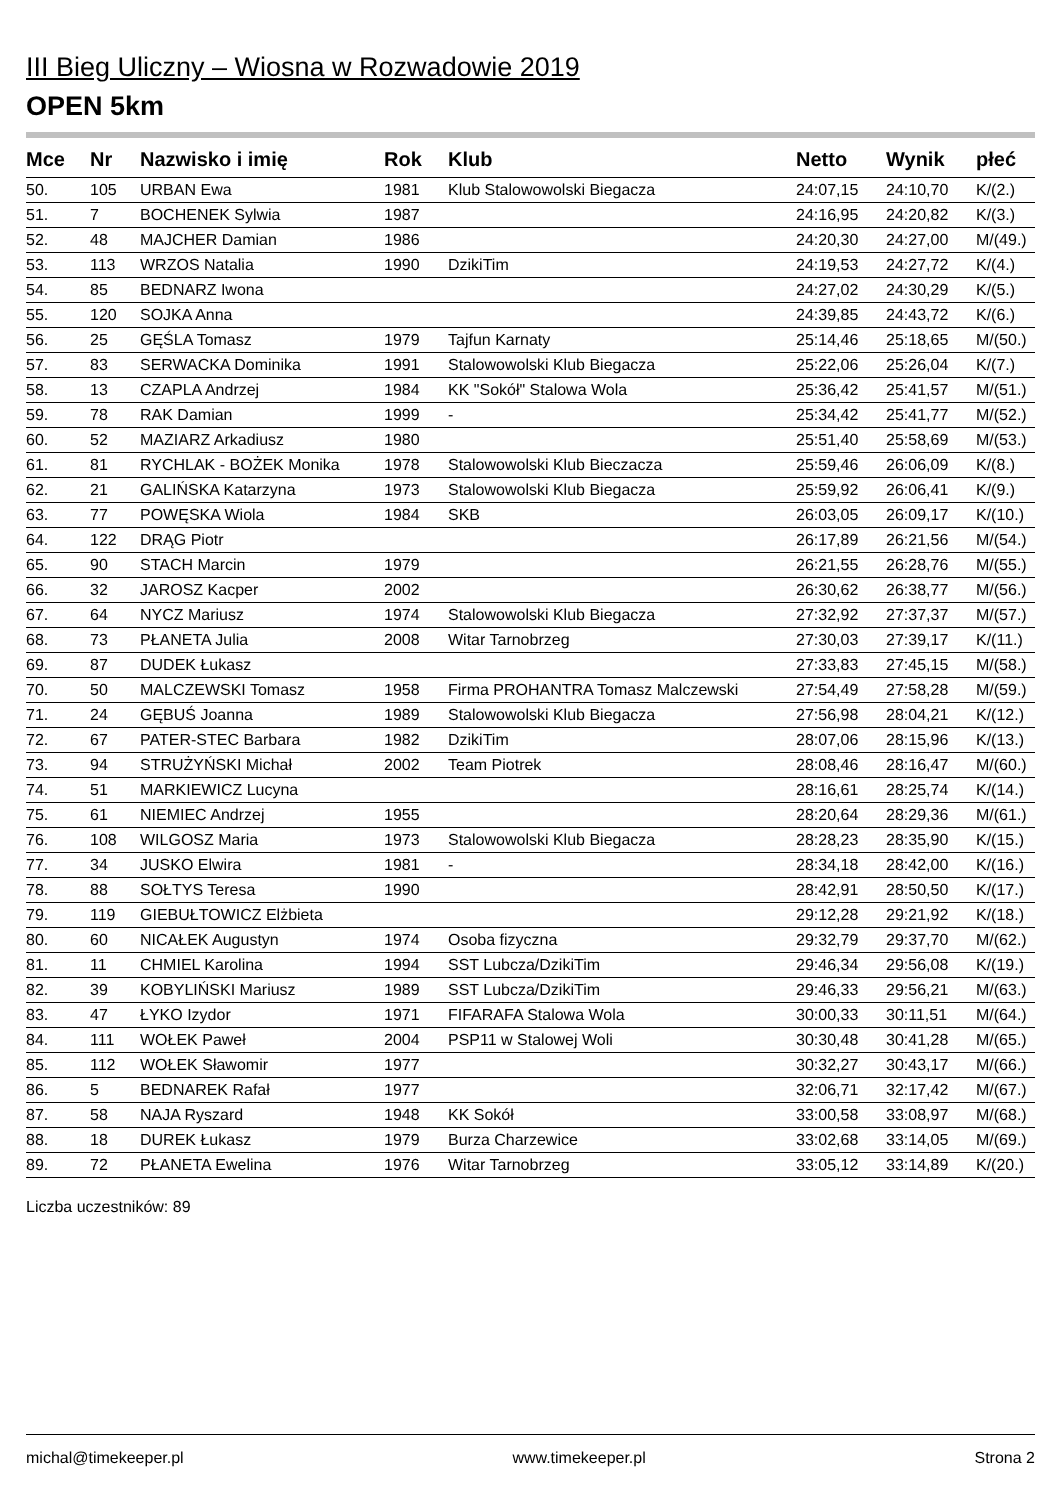III Bieg Uliczny – Wiosna w Rozwadowie 2019
OPEN 5km
| Mce | Nr | Nazwisko i imię | Rok | Klub | Netto | Wynik | płeć |
| --- | --- | --- | --- | --- | --- | --- | --- |
| 50. | 105 | URBAN Ewa | 1981 | Klub Stalowowolski Biegacza | 24:07,15 | 24:10,70 | K/(2.) |
| 51. | 7 | BOCHENEK Sylwia | 1987 | | 24:16,95 | 24:20,82 | K/(3.) |
| 52. | 48 | MAJCHER Damian | 1986 | | 24:20,30 | 24:27,00 | M/(49.) |
| 53. | 113 | WRZOS Natalia | 1990 | DzikiTim | 24:19,53 | 24:27,72 | K/(4.) |
| 54. | 85 | BEDNARZ Iwona | | | 24:27,02 | 24:30,29 | K/(5.) |
| 55. | 120 | SOJKA Anna | | | 24:39,85 | 24:43,72 | K/(6.) |
| 56. | 25 | GĘŚLA Tomasz | 1979 | Tajfun Karnaty | 25:14,46 | 25:18,65 | M/(50.) |
| 57. | 83 | SERWACKA Dominika | 1991 | Stalowowolski Klub Biegacza | 25:22,06 | 25:26,04 | K/(7.) |
| 58. | 13 | CZAPLA Andrzej | 1984 | KK "Sokół" Stalowa Wola | 25:36,42 | 25:41,57 | M/(51.) |
| 59. | 78 | RAK Damian | 1999 | - | 25:34,42 | 25:41,77 | M/(52.) |
| 60. | 52 | MAZIARZ Arkadiusz | 1980 | | 25:51,40 | 25:58,69 | M/(53.) |
| 61. | 81 | RYCHLAK - BOŻEK Monika | 1978 | Stalowowolski Klub Bieczacza | 25:59,46 | 26:06,09 | K/(8.) |
| 62. | 21 | GALIŃSKA Katarzyna | 1973 | Stalowowolski Klub Biegacza | 25:59,92 | 26:06,41 | K/(9.) |
| 63. | 77 | POWĘSKA Wiola | 1984 | SKB | 26:03,05 | 26:09,17 | K/(10.) |
| 64. | 122 | DRĄG Piotr | | | 26:17,89 | 26:21,56 | M/(54.) |
| 65. | 90 | STACH Marcin | 1979 | | 26:21,55 | 26:28,76 | M/(55.) |
| 66. | 32 | JAROSZ Kacper | 2002 | | 26:30,62 | 26:38,77 | M/(56.) |
| 67. | 64 | NYCZ Mariusz | 1974 | Stalowowolski Klub Biegacza | 27:32,92 | 27:37,37 | M/(57.) |
| 68. | 73 | PŁANETA Julia | 2008 | Witar Tarnobrzeg | 27:30,03 | 27:39,17 | K/(11.) |
| 69. | 87 | DUDEK Łukasz | | | 27:33,83 | 27:45,15 | M/(58.) |
| 70. | 50 | MALCZEWSKI Tomasz | 1958 | Firma PROHANTRA Tomasz Malczewski | 27:54,49 | 27:58,28 | M/(59.) |
| 71. | 24 | GĘBUŚ Joanna | 1989 | Stalowowolski Klub Biegacza | 27:56,98 | 28:04,21 | K/(12.) |
| 72. | 67 | PATER-STEC Barbara | 1982 | DzikiTim | 28:07,06 | 28:15,96 | K/(13.) |
| 73. | 94 | STRUŻYŃSKI Michał | 2002 | Team Piotrek | 28:08,46 | 28:16,47 | M/(60.) |
| 74. | 51 | MARKIEWICZ Lucyna | | | 28:16,61 | 28:25,74 | K/(14.) |
| 75. | 61 | NIEMIEC Andrzej | 1955 | | 28:20,64 | 28:29,36 | M/(61.) |
| 76. | 108 | WILGOSZ Maria | 1973 | Stalowowolski Klub Biegacza | 28:28,23 | 28:35,90 | K/(15.) |
| 77. | 34 | JUSKO Elwira | 1981 | - | 28:34,18 | 28:42,00 | K/(16.) |
| 78. | 88 | SOŁTYS Teresa | 1990 | | 28:42,91 | 28:50,50 | K/(17.) |
| 79. | 119 | GIEBUŁTOWICZ Elżbieta | | | 29:12,28 | 29:21,92 | K/(18.) |
| 80. | 60 | NICAŁEK Augustyn | 1974 | Osoba fizyczna | 29:32,79 | 29:37,70 | M/(62.) |
| 81. | 11 | CHMIEL Karolina | 1994 | SST Lubcza/DzikiTim | 29:46,34 | 29:56,08 | K/(19.) |
| 82. | 39 | KOBYLIŃSKI Mariusz | 1989 | SST Lubcza/DzikiTim | 29:46,33 | 29:56,21 | M/(63.) |
| 83. | 47 | ŁYKO Izydor | 1971 | FIFARAFA Stalowa Wola | 30:00,33 | 30:11,51 | M/(64.) |
| 84. | 111 | WOŁEK Paweł | 2004 | PSP11 w Stalowej Woli | 30:30,48 | 30:41,28 | M/(65.) |
| 85. | 112 | WOŁEK Sławomir | 1977 | | 30:32,27 | 30:43,17 | M/(66.) |
| 86. | 5 | BEDNAREK Rafał | 1977 | | 32:06,71 | 32:17,42 | M/(67.) |
| 87. | 58 | NAJA Ryszard | 1948 | KK Sokół | 33:00,58 | 33:08,97 | M/(68.) |
| 88. | 18 | DUREK Łukasz | 1979 | Burza Charzewice | 33:02,68 | 33:14,05 | M/(69.) |
| 89. | 72 | PŁANETA Ewelina | 1976 | Witar Tarnobrzeg | 33:05,12 | 33:14,89 | K/(20.) |
Liczba uczestników: 89
michal@timekeeper.pl www.timekeeper.pl Strona 2